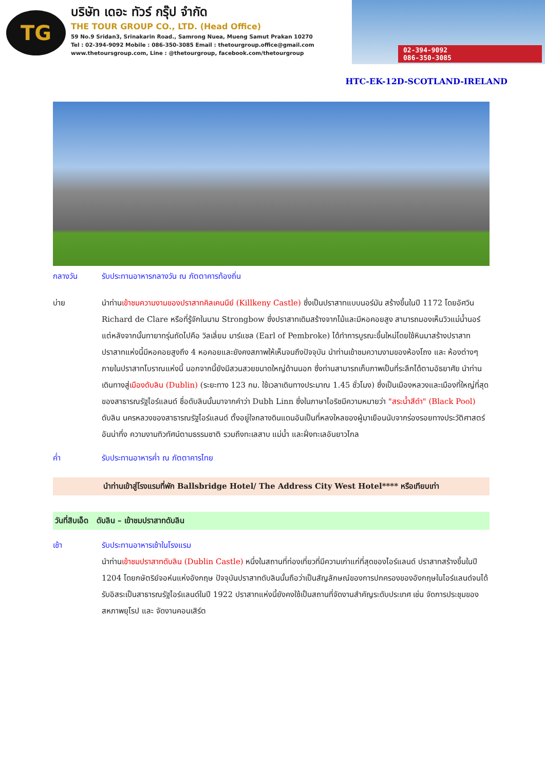TG
บริษัท เดอะ ทัวร์ กรุ๊ป จำกัด
THE TOUR GROUP CO., LTD. (Head Office)
59 No.9 Sridan3, Srinakarin Road., Samrong Nuea, Mueng Samut Prakan 10270
Tel : 02-394-9092 Mobile : 086-350-3085 Email : thetourgroup.office@gmail.com
www.thetoursgroup.com, Line : @thetourgroup, facebook.com/thetourgroup
02-394-9092
086-350-3085
HTC-EK-12D-SCOTLAND-IRELAND
กลางวัน รับประทานอาหารกลางวัน ณ ภัตตาคารท้องถิ่น
บ่าย นำท่านเข้าชมความงามของปราสาทคิลเคนนีย์ (Killkeny Castle) ซึ่งเป็นปราสาทแบบนอร์มัน สร้างขึ้นในปี 1172 โดยอัศวิน Richard de Clare หรือที่รู้จักในนาม Strongbow ซึ่งปราสาทเดิมสร้างจากไม้และมีหอคอยสูง สามารถมองเห็นวิวแม่น้ำนอร์ แต่หลังจากนั้นทายาทรุ่นถัดไปคือ วิลเลี่ยม มาร์แชล (Earl of Pembroke) ได้ทำการบูรณะขึ้นใหม่โดยใช้หินมาสร้างปราสาท ปราสาทแห่งนี้มีหอคอยสูงถึง 4 หอคอยและยังคงสภาพให้เห็นจนถึงปัจจุบัน นำท่านเข้าชมความงามของห้องโถง และ ห้องต่างๆภายในปราสาทโบราณแห่งนี้ นอกจากนี้ยังมีสวนสวยขนาดใหญ่ด้านนอก ซึ่งท่านสามารถเก็บภาพเป็นที่ระลึกได้ตามอัธยาศัย นำท่านเดินทางสู่เมืองดับลิน (Dublin) (ระยะทาง 123 กม. ใช้เวลาเดินทางประมาณ 1.45 ชั่วโมง) ซึ่งเป็นเมืองหลวงและเมืองที่ใหญ่ที่สุดของสาธารณรัฐไอร์แลนด์ ชื่อดับลินนั้นมาจากคำว่า Dubh Linn ซึ่งในภาษาไอริชมีความหมายว่า "สระน้ำสีดำ" (Black Pool) ดับลิน นครหลวงของสาธารณรัฐไอร์แลนด์ ตั้งอยู่ใจกลางดินแดนอันเป็นที่หลงใหลของผู้มาเยือนนับจากร่องรอยทางประวัติศาสตร์อันน่าทึ่ง ความงามทิวทัศน์ตามธรรมชาติ รวมถึงทะเลสาบ แม่น้ำ และฝั่งทะเลอันยาวไกล
ค่ำ รับประทานอาหารค่ำ ณ ภัตตาคารไทย
นำท่านเข้าสู่โรงแรมที่พัก Ballsbridge Hotel/ The Address City West Hotel**** หรือเทียบเท่า
วันที่สิบเอ็ด ดับลิน – เข้าชมปราสาทดับลิน
เช้า รับประทานอาหารเช้าในโรงแรม
นำท่านเข้าชมปราสาทดับลิน (Dublin Castle) หนึ่งในสถานที่ท่องเที่ยวที่มีความเก่าแก่ที่สุดของไอร์แลนด์ ปราสาทสร้างขึ้นในปี 1204 โดยกษัตริย์จอห์นแห่งอังกฤษ ปัจจุบันปราสาทดับลินนั้นถือว่าเป็นสัญลักษณ์ของการปกครองของอังกฤษในไอร์แลนด์จนได้รับอิสระเป็นสาธารณรัฐไอร์แลนด์ในปี 1922 ปราสาทแห่งนี้ยังคงใช้เป็นสถานที่จัดงานสำคัญระดับประเทศ เช่น จัดการประชุมของสหภาพยุโรป และ จัดงานคอนเสิร์ต